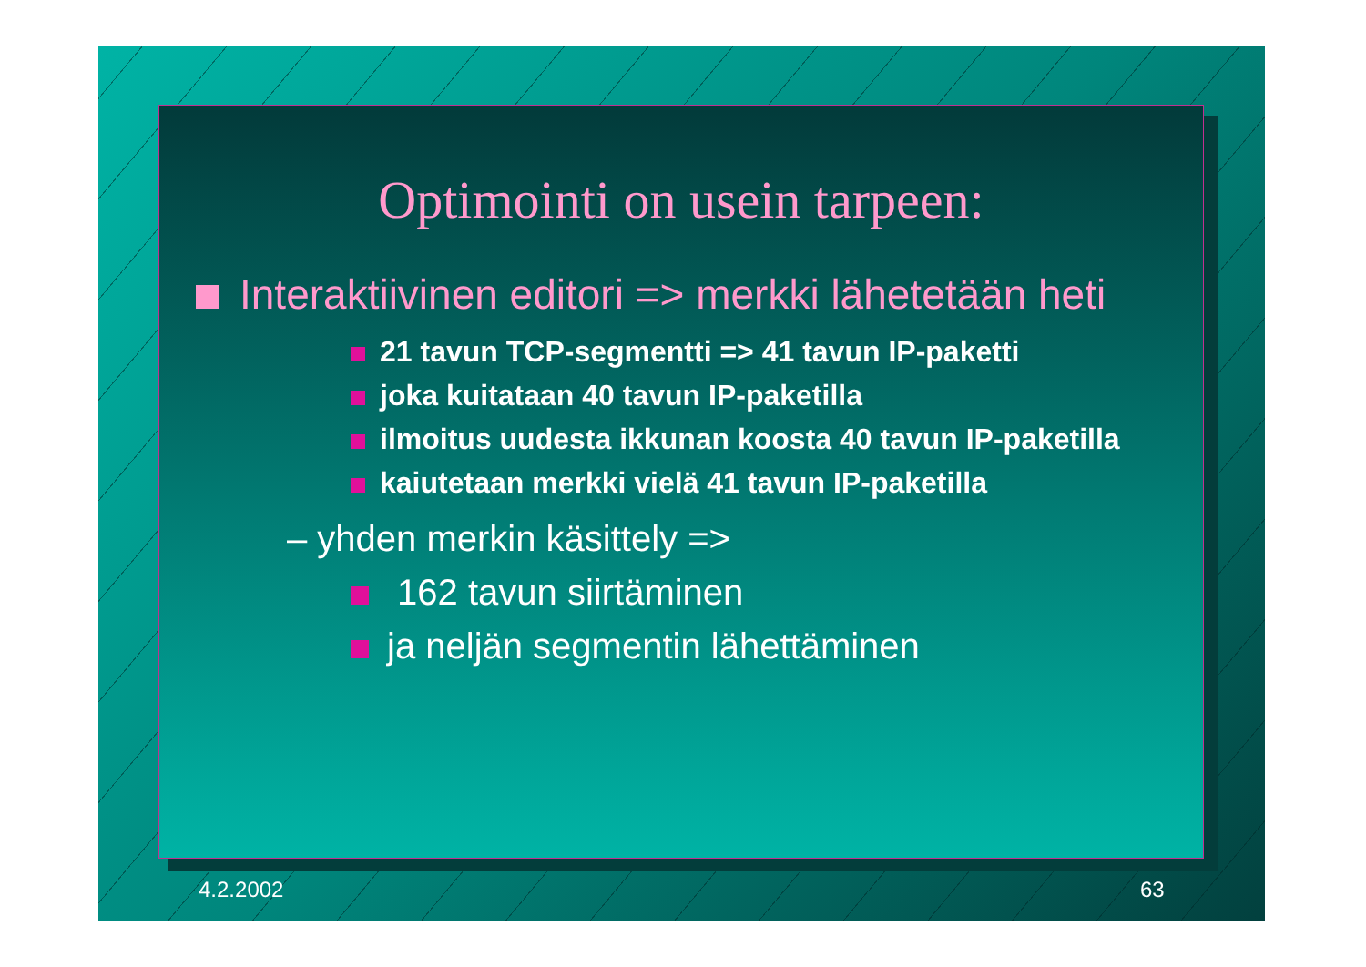Optimointi on usein tarpeen:
Interaktiivinen editori => merkki lähetetään heti
21 tavun TCP-segmentti => 41 tavun IP-paketti
joka kuitataan 40 tavun IP-paketilla
ilmoitus uudesta ikkunan koosta 40 tavun IP-paketilla
kaiutetaan merkki vielä 41 tavun IP-paketilla
– yhden merkin käsittely =>
162 tavun siirtäminen
ja neljän segmentin lähettäminen
4.2.2002 63